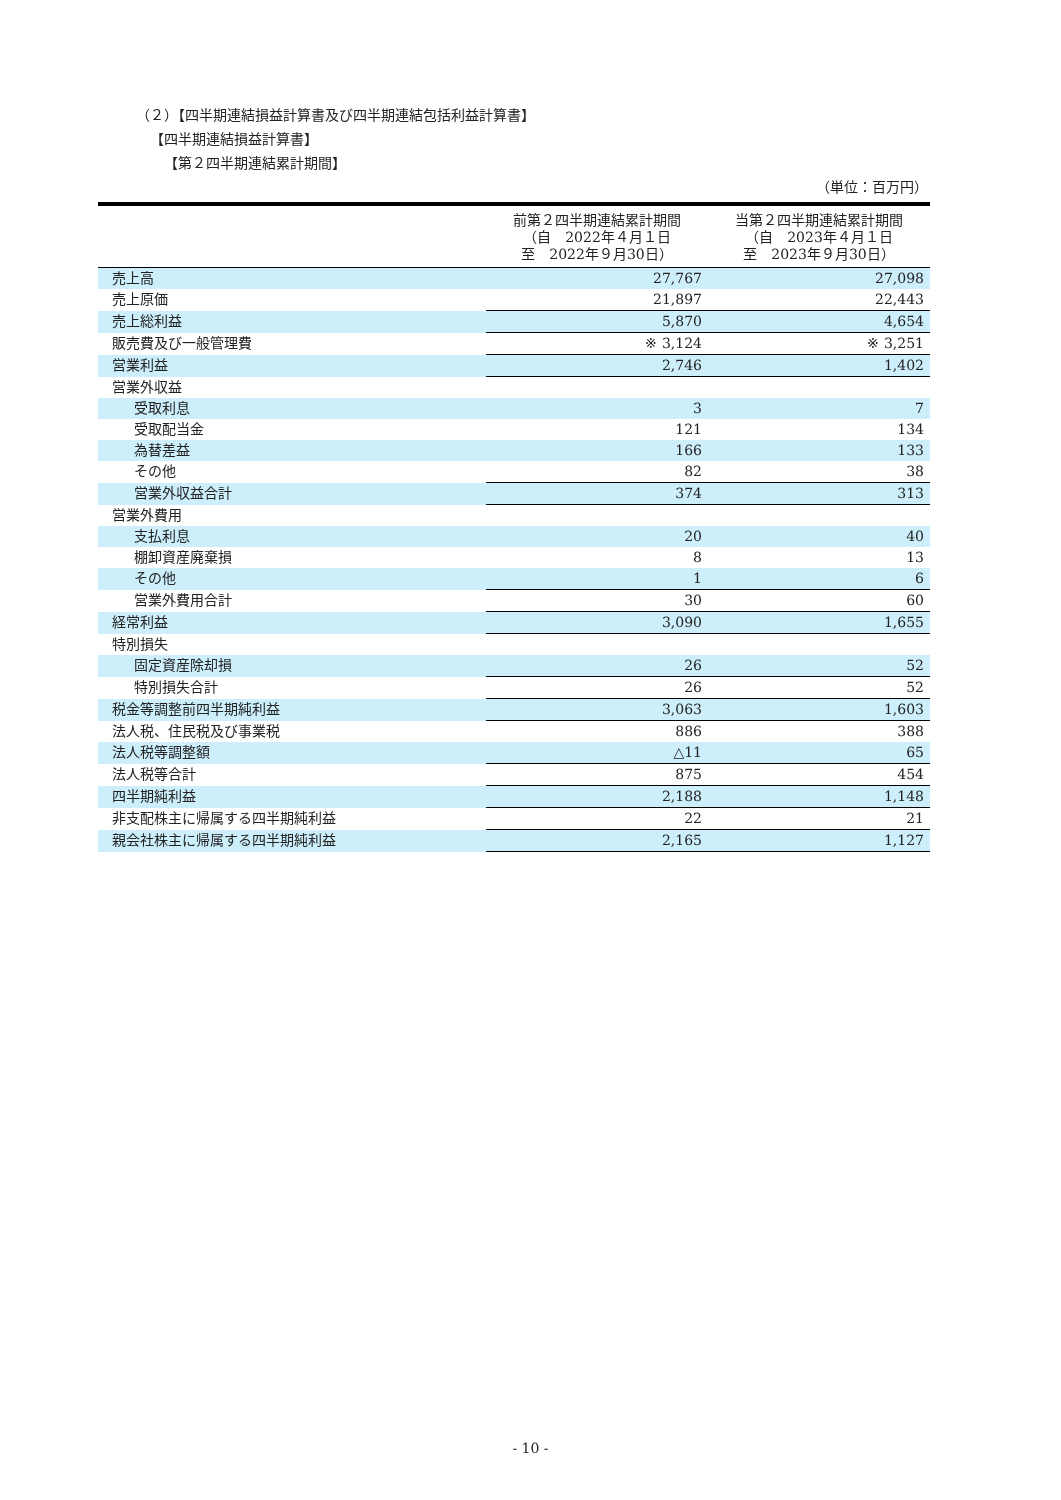（２）【四半期連結損益計算書及び四半期連結包括利益計算書】
【四半期連結損益計算書】
【第２四半期連結累計期間】
（単位：百万円）
| | 前第２四半期連結累計期間 （自 2022年４月１日 至 2022年９月30日） | 当第２四半期連結累計期間 （自 2023年４月１日 至 2023年９月30日） |
| --- | --- | --- |
| 売上高 | 27,767 | 27,098 |
| 売上原価 | 21,897 | 22,443 |
| 売上総利益 | 5,870 | 4,654 |
| 販売費及び一般管理費 | ※ 3,124 | ※ 3,251 |
| 営業利益 | 2,746 | 1,402 |
| 営業外収益 | | |
| 受取利息 | 3 | 7 |
| 受取配当金 | 121 | 134 |
| 為替差益 | 166 | 133 |
| その他 | 82 | 38 |
| 営業外収益合計 | 374 | 313 |
| 営業外費用 | | |
| 支払利息 | 20 | 40 |
| 棚卸資産廃棄損 | 8 | 13 |
| その他 | 1 | 6 |
| 営業外費用合計 | 30 | 60 |
| 経常利益 | 3,090 | 1,655 |
| 特別損失 | | |
| 固定資産除却損 | 26 | 52 |
| 特別損失合計 | 26 | 52 |
| 税金等調整前四半期純利益 | 3,063 | 1,603 |
| 法人税、住民税及び事業税 | 886 | 388 |
| 法人税等調整額 | △11 | 65 |
| 法人税等合計 | 875 | 454 |
| 四半期純利益 | 2,188 | 1,148 |
| 非支配株主に帰属する四半期純利益 | 22 | 21 |
| 親会社株主に帰属する四半期純利益 | 2,165 | 1,127 |
- 10 -